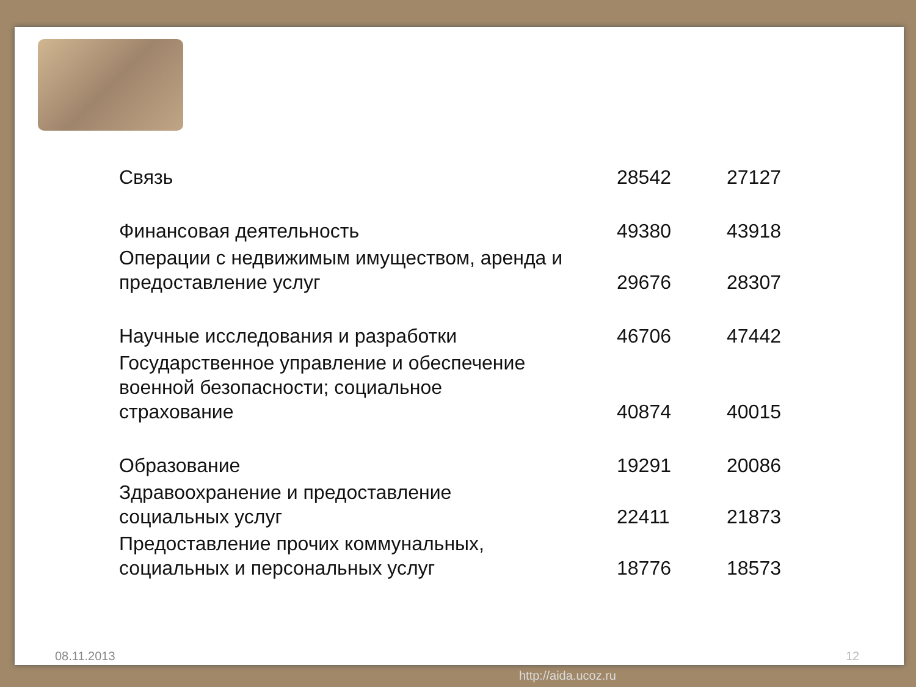| Связь | 28542 | 27127 |
| Финансовая деятельность | 49380 | 43918 |
| Операции с недвижимым имуществом, аренда и предоставление услуг | 29676 | 28307 |
| Научные исследования и разработки | 46706 | 47442 |
| Государственное управление и обеспечение военной безопасности; социальное страхование | 40874 | 40015 |
| Образование | 19291 | 20086 |
| Здравоохранение и предоставление социальных услуг | 22411 | 21873 |
| Предоставление прочих коммунальных, социальных и персональных услуг | 18776 | 18573 |
08.11.2013 12
http://aida.ucoz.ru